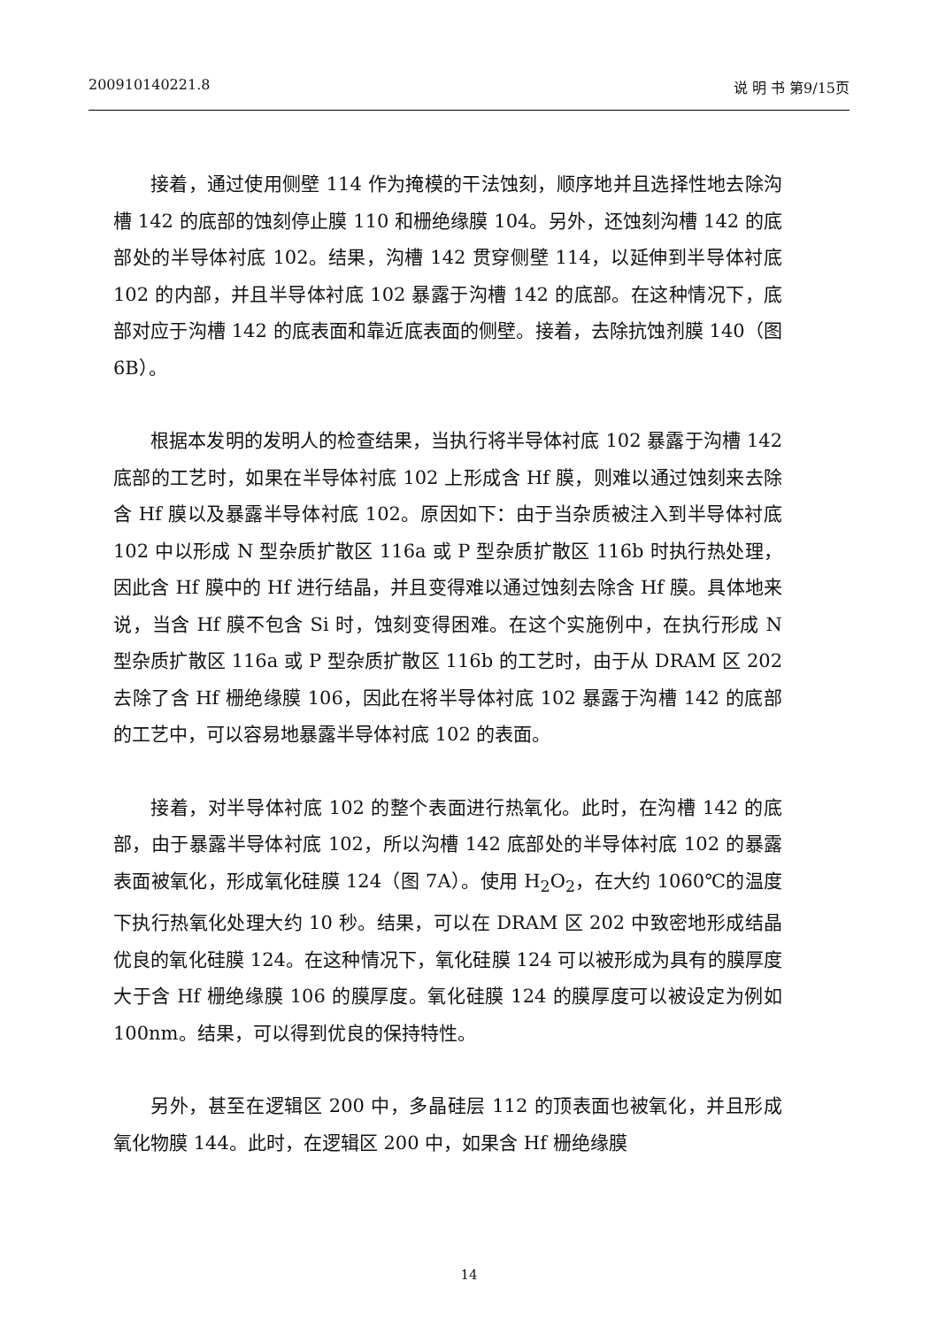200910140221.8 说 明 书 第9/15页
接着，通过使用侧壁 114 作为掩模的干法蚀刻，顺序地并且选择性地去除沟槽 142 的底部的蚀刻停止膜 110 和栅绝缘膜 104。另外，还蚀刻沟槽 142 的底部处的半导体衬底 102。结果，沟槽 142 贯穿侧壁 114，以延伸到半导体衬底 102 的内部，并且半导体衬底 102 暴露于沟槽 142 的底部。在这种情况下，底部对应于沟槽 142 的底表面和靠近底表面的侧壁。接着，去除抗蚀剂膜 140（图 6B）。
根据本发明的发明人的检查结果，当执行将半导体衬底 102 暴露于沟槽 142 底部的工艺时，如果在半导体衬底 102 上形成含 Hf 膜，则难以通过蚀刻来去除含 Hf 膜以及暴露半导体衬底 102。原因如下：由于当杂质被注入到半导体衬底 102 中以形成 N 型杂质扩散区 116a 或 P 型杂质扩散区 116b 时执行热处理，因此含 Hf 膜中的 Hf 进行结晶，并且变得难以通过蚀刻去除含 Hf 膜。具体地来说，当含 Hf 膜不包含 Si 时，蚀刻变得困难。在这个实施例中，在执行形成 N 型杂质扩散区 116a 或 P 型杂质扩散区 116b 的工艺时，由于从 DRAM 区 202 去除了含 Hf 栅绝缘膜 106，因此在将半导体衬底 102 暴露于沟槽 142 的底部的工艺中，可以容易地暴露半导体衬底 102 的表面。
接着，对半导体衬底 102 的整个表面进行热氧化。此时，在沟槽 142 的底部，由于暴露半导体衬底 102，所以沟槽 142 底部处的半导体衬底 102 的暴露表面被氧化，形成氧化硅膜 124（图 7A）。使用 H<sub>2</sub>O<sub>2</sub>，在大约 1060℃的温度下执行热氧化处理大约 10 秒。结果，可以在 DRAM 区 202 中致密地形成结晶优良的氧化硅膜 124。在这种情况下，氧化硅膜 124 可以被形成为具有的膜厚度大于含 Hf 栅绝缘膜 106 的膜厚度。氧化硅膜 124 的膜厚度可以被设定为例如 100nm。结果，可以得到优良的保持特性。
另外，甚至在逻辑区 200 中，多晶硅层 112 的顶表面也被氧化，并且形成氧化物膜 144。此时，在逻辑区 200 中，如果含 Hf 栅绝缘膜
14